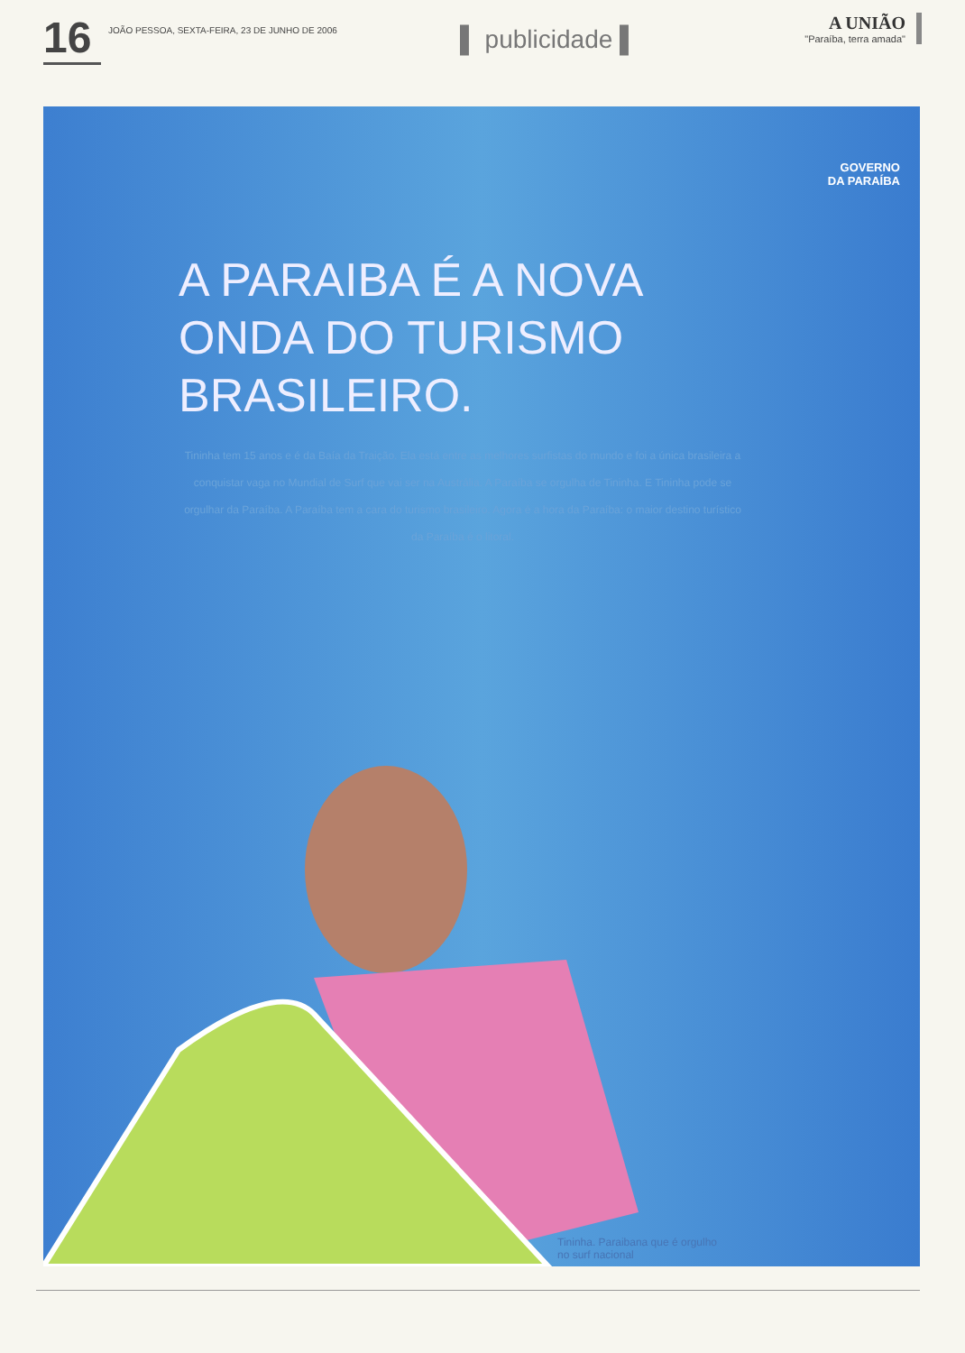16
JOÃO PESSOA, SEXTA-FEIRA, 23 DE JUNHO DE 2006
▌ publicidade ▌
A UNIÃO
"Paraíba, terra amada"
GOVERNO
DA PARAÍBA
A PARAIBA É A NOVA ONDA DO TURISMO BRASILEIRO.
Tininha tem 15 anos e é da Baía da Traição. Ela está entre as melhores surfistas do mundo e foi a única brasileira a conquistar vaga no Mundial de Surf que vai ser na Austrália. A Paraíba se orgulha de Tininha. E Tininha pode se orgulhar da Paraíba. A Paraíba tem a cara do turismo brasileiro. Agora é a hora da Paraíba: o maior destino turístico da Paraíba é o litoral.
Tininha. Paraibana que é orgulho
no surf nacional